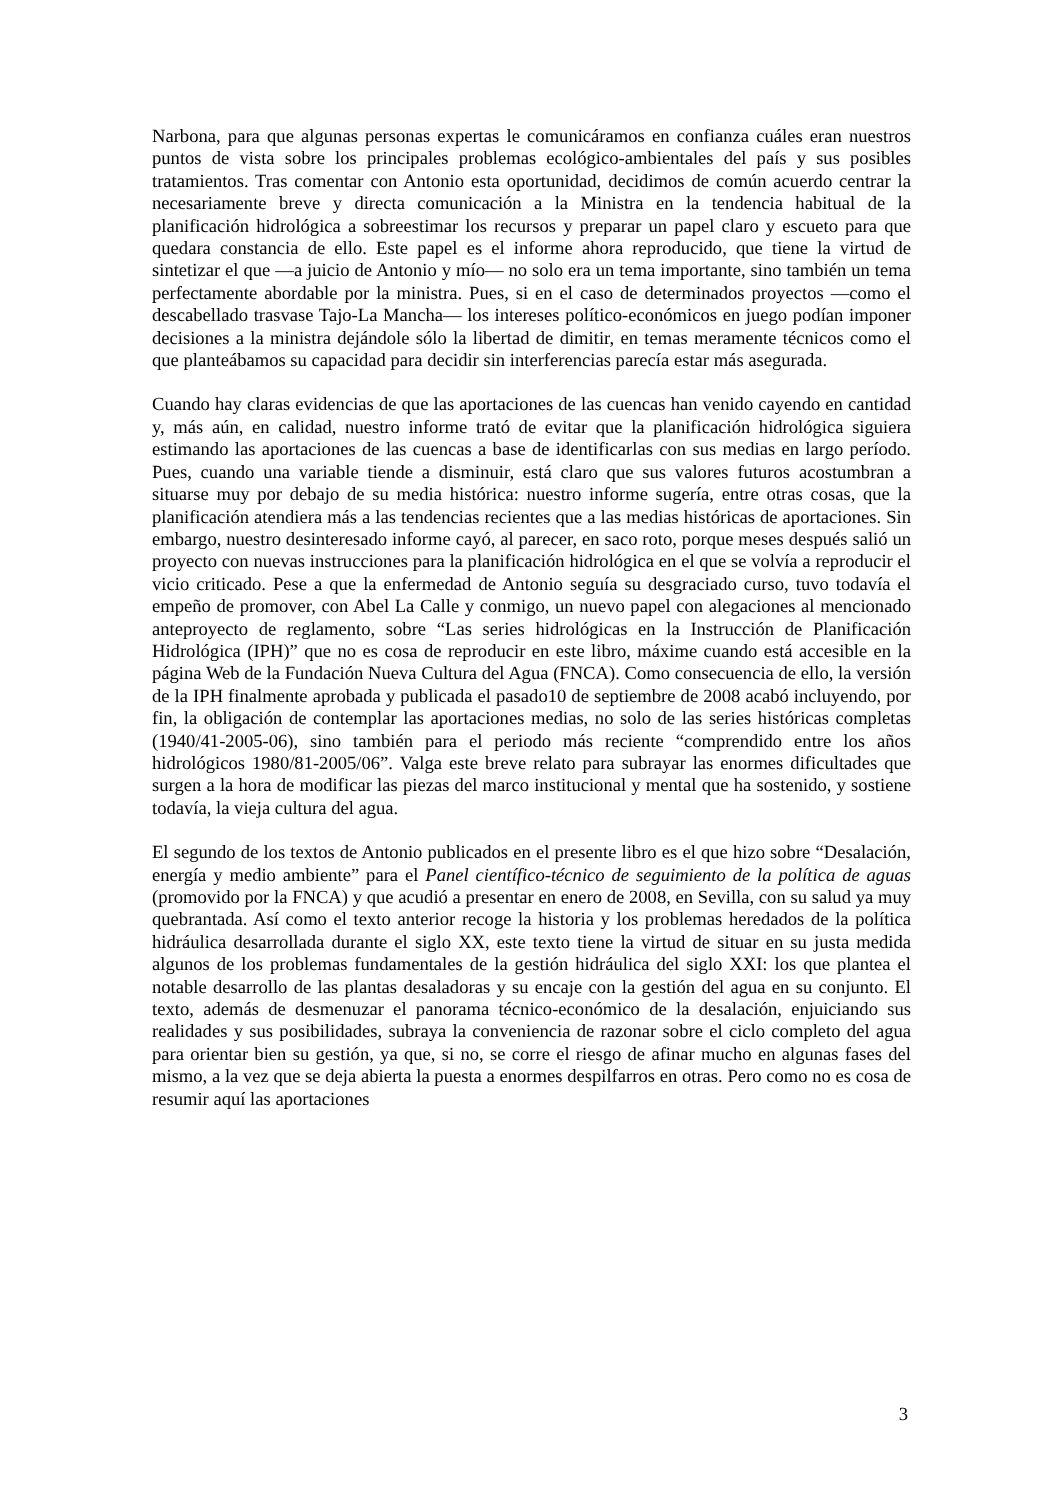Narbona, para que algunas personas expertas le comunicáramos en confianza cuáles eran nuestros puntos de vista sobre los principales problemas ecológico-ambientales del país y sus posibles tratamientos. Tras comentar con Antonio esta oportunidad, decidimos de común acuerdo centrar la necesariamente breve y directa comunicación a la Ministra en la tendencia habitual de la planificación hidrológica a sobreestimar los recursos y preparar un papel claro y escueto para que quedara constancia de ello. Este papel es el informe ahora reproducido, que tiene la virtud de sintetizar el que —a juicio de Antonio y mío— no solo era un tema importante, sino también un tema perfectamente abordable por la ministra. Pues, si en el caso de determinados proyectos —como el descabellado trasvase Tajo-La Mancha— los intereses político-económicos en juego podían imponer decisiones a la ministra dejándole sólo la libertad de dimitir, en temas meramente técnicos como el que planteábamos su capacidad para decidir sin interferencias parecía estar más asegurada.
Cuando hay claras evidencias de que las aportaciones de las cuencas han venido cayendo en cantidad y, más aún, en calidad, nuestro informe trató de evitar que la planificación hidrológica siguiera estimando las aportaciones de las cuencas a base de identificarlas con sus medias en largo período. Pues, cuando una variable tiende a disminuir, está claro que sus valores futuros acostumbran a situarse muy por debajo de su media histórica: nuestro informe sugería, entre otras cosas, que la planificación atendiera más a las tendencias recientes que a las medias históricas de aportaciones. Sin embargo, nuestro desinteresado informe cayó, al parecer, en saco roto, porque meses después salió un proyecto con nuevas instrucciones para la planificación hidrológica en el que se volvía a reproducir el vicio criticado. Pese a que la enfermedad de Antonio seguía su desgraciado curso, tuvo todavía el empeño de promover, con Abel La Calle y conmigo, un nuevo papel con alegaciones al mencionado anteproyecto de reglamento, sobre “Las series hidrológicas en la Instrucción de Planificación Hidrológica (IPH)” que no es cosa de reproducir en este libro, máxime cuando está accesible en la página Web de la Fundación Nueva Cultura del Agua (FNCA). Como consecuencia de ello, la versión de la IPH finalmente aprobada y publicada el pasado10 de septiembre de 2008 acabó incluyendo, por fin, la obligación de contemplar las aportaciones medias, no solo de las series históricas completas (1940/41-2005-06), sino también para el periodo más reciente “comprendido entre los años hidrológicos 1980/81-2005/06”. Valga este breve relato para subrayar las enormes dificultades que surgen a la hora de modificar las piezas del marco institucional y mental que ha sostenido, y sostiene todavía, la vieja cultura del agua.
El segundo de los textos de Antonio publicados en el presente libro es el que hizo sobre “Desalación, energía y medio ambiente” para el Panel científico-técnico de seguimiento de la política de aguas (promovido por la FNCA) y que acudió a presentar en enero de 2008, en Sevilla, con su salud ya muy quebrantada. Así como el texto anterior recoge la historia y los problemas heredados de la política hidráulica desarrollada durante el siglo XX, este texto tiene la virtud de situar en su justa medida algunos de los problemas fundamentales de la gestión hidráulica del siglo XXI: los que plantea el notable desarrollo de las plantas desaladoras y su encaje con la gestión del agua en su conjunto. El texto, además de desmenuzar el panorama técnico-económico de la desalación, enjuiciando sus realidades y sus posibilidades, subraya la conveniencia de razonar sobre el ciclo completo del agua para orientar bien su gestión, ya que, si no, se corre el riesgo de afinar mucho en algunas fases del mismo, a la vez que se deja abierta la puesta a enormes despilfarros en otras. Pero como no es cosa de resumir aquí las aportaciones
3